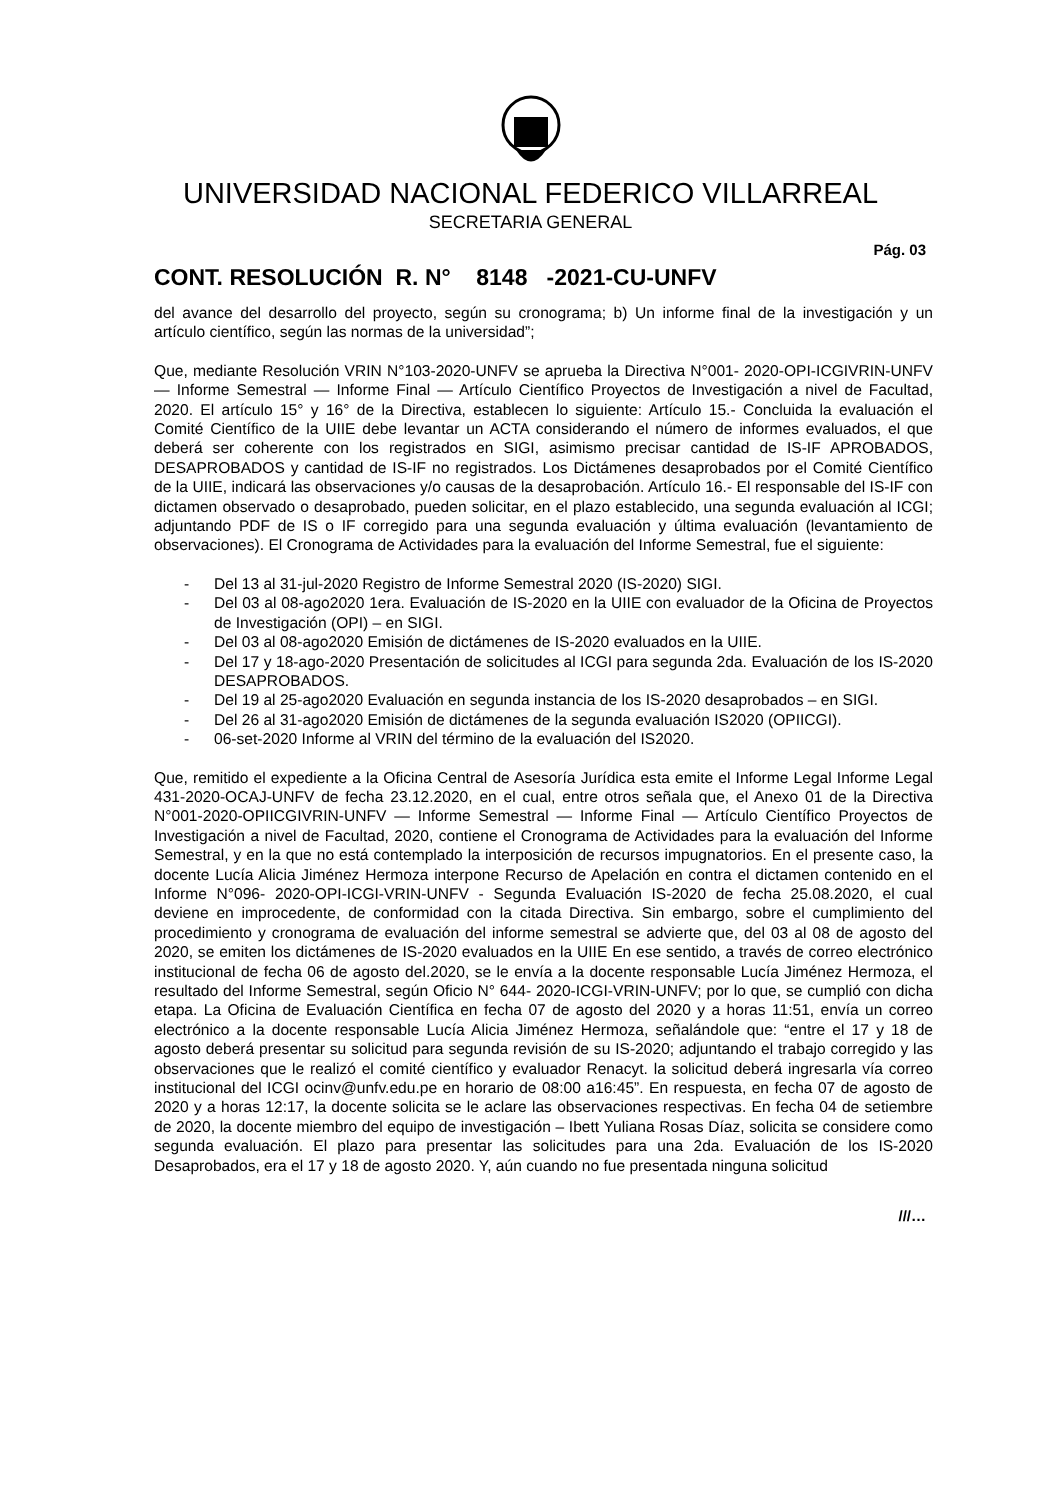UNIVERSIDAD NACIONAL FEDERICO VILLARREAL
SECRETARIA GENERAL
Pág. 03
CONT. RESOLUCIÓN R. N° 8148 -2021-CU-UNFV
del avance del desarrollo del proyecto, según su cronograma; b) Un informe final de la investigación y un artículo científico, según las normas de la universidad”;
Que, mediante Resolución VRIN N°103-2020-UNFV se aprueba la Directiva N°001- 2020-OPI-ICGIVRIN-UNFV — Informe Semestral — Informe Final — Artículo Científico Proyectos de Investigación a nivel de Facultad, 2020. El artículo 15° y 16° de la Directiva, establecen lo siguiente: Artículo 15.- Concluida la evaluación el Comité Científico de la UIIE debe levantar un ACTA considerando el número de informes evaluados, el que deberá ser coherente con los registrados en SIGI, asimismo precisar cantidad de IS-IF APROBADOS, DESAPROBADOS y cantidad de IS-IF no registrados. Los Dictámenes desaprobados por el Comité Científico de la UIIE, indicará las observaciones y/o causas de la desaprobación. Artículo 16.- El responsable del IS-IF con dictamen observado o desaprobado, pueden solicitar, en el plazo establecido, una segunda evaluación al ICGI; adjuntando PDF de IS o IF corregido para una segunda evaluación y última evaluación (levantamiento de observaciones). El Cronograma de Actividades para la evaluación del Informe Semestral, fue el siguiente:
- Del 13 al 31-jul-2020 Registro de Informe Semestral 2020 (IS-2020) SIGI.
- Del 03 al 08-ago2020 1era. Evaluación de IS-2020 en la UIIE con evaluador de la Oficina de Proyectos de Investigación (OPI) – en SIGI.
- Del 03 al 08-ago2020 Emisión de dictámenes de IS-2020 evaluados en la UIIE.
- Del 17 y 18-ago-2020 Presentación de solicitudes al ICGI para segunda 2da. Evaluación de los IS-2020 DESAPROBADOS.
- Del 19 al 25-ago2020 Evaluación en segunda instancia de los IS-2020 desaprobados – en SIGI.
- Del 26 al 31-ago2020 Emisión de dictámenes de la segunda evaluación IS2020 (OPIICGI).
- 06-set-2020 Informe al VRIN del término de la evaluación del IS2020.
Que, remitido el expediente a la Oficina Central de Asesoría Jurídica esta emite el Informe Legal Informe Legal 431-2020-OCAJ-UNFV de fecha 23.12.2020, en el cual, entre otros señala que, el Anexo 01 de la Directiva N°001-2020-OPIICGIVRIN-UNFV — Informe Semestral — Informe Final — Artículo Científico Proyectos de Investigación a nivel de Facultad, 2020, contiene el Cronograma de Actividades para la evaluación del Informe Semestral, y en la que no está contemplado la interposición de recursos impugnatorios. En el presente caso, la docente Lucía Alicia Jiménez Hermoza interpone Recurso de Apelación en contra el dictamen contenido en el Informe N°096- 2020-OPI-ICGI-VRIN-UNFV - Segunda Evaluación IS-2020 de fecha 25.08.2020, el cual deviene en improcedente, de conformidad con la citada Directiva. Sin embargo, sobre el cumplimiento del procedimiento y cronograma de evaluación del informe semestral se advierte que, del 03 al 08 de agosto del 2020, se emiten los dictámenes de IS-2020 evaluados en la UIIE En ese sentido, a través de correo electrónico institucional de fecha 06 de agosto del.2020, se le envía a la docente responsable Lucía Jiménez Hermoza, el resultado del Informe Semestral, según Oficio N° 644- 2020-ICGI-VRIN-UNFV; por lo que, se cumplió con dicha etapa. La Oficina de Evaluación Científica en fecha 07 de agosto del 2020 y a horas 11:51, envía un correo electrónico a la docente responsable Lucía Alicia Jiménez Hermoza, señalándole que: “entre el 17 y 18 de agosto deberá presentar su solicitud para segunda revisión de su IS-2020; adjuntando el trabajo corregido y las observaciones que le realizó el comité científico y evaluador Renacyt. la solicitud deberá ingresarla vía correo institucional del ICGI ocinv@unfv.edu.pe en horario de 08:00 a16:45”. En respuesta, en fecha 07 de agosto de 2020 y a horas 12:17, la docente solicita se le aclare las observaciones respectivas. En fecha 04 de setiembre de 2020, la docente miembro del equipo de investigación – Ibett Yuliana Rosas Díaz, solicita se considere como segunda evaluación. El plazo para presentar las solicitudes para una 2da. Evaluación de los IS-2020 Desaprobados, era el 17 y 18 de agosto 2020. Y, aún cuando no fue presentada ninguna solicitud
///…